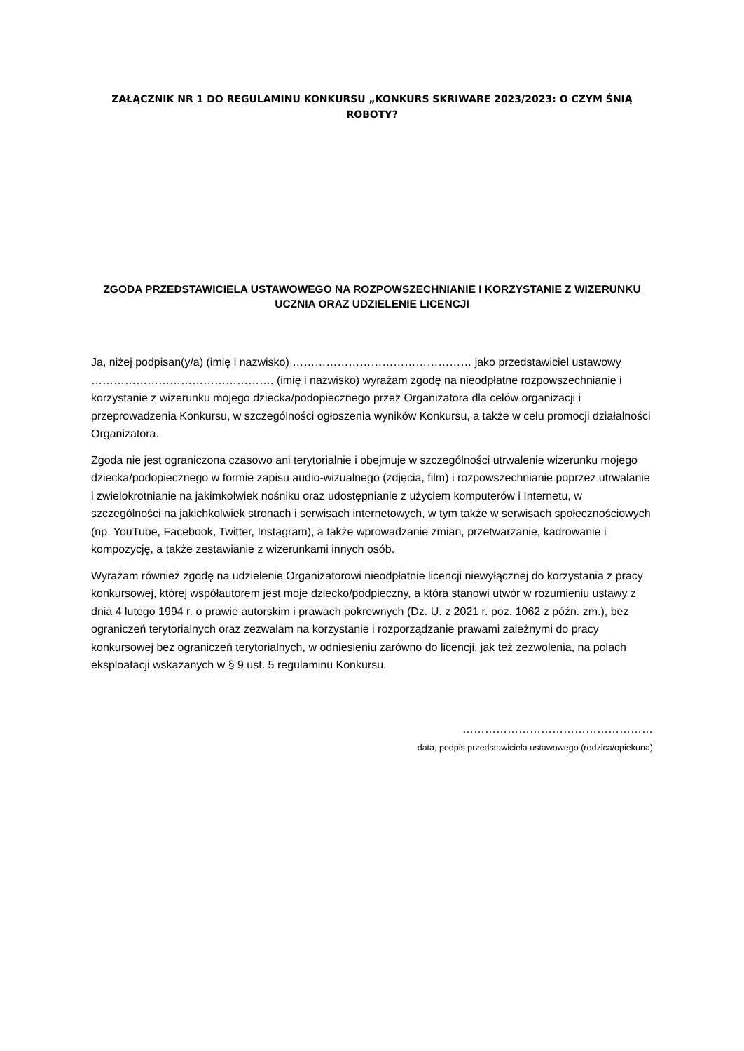ZAŁĄCZNIK NR 1 DO REGULAMINU KONKURSU „KONKURS SKRIWARE 2023/2023: O CZYM ŚNIĄ ROBOTY?
ZGODA PRZEDSTAWICIELA USTAWOWEGO NA ROZPOWSZECHNIANIE I KORZYSTANIE Z WIZERUNKU UCZNIA ORAZ UDZIELENIE LICENCJI
Ja, niżej podpisan(y/a) (imię i nazwisko) ………………………………………… jako przedstawiciel ustawowy …………………………………………. (imię i nazwisko) wyrażam zgodę na nieodpłatne rozpowszechnianie i korzystanie z wizerunku mojego dziecka/podopiecznego przez Organizatora dla celów organizacji i przeprowadzenia Konkursu, w szczególności ogłoszenia wyników Konkursu, a także w celu promocji działalności Organizatora.
Zgoda nie jest ograniczona czasowo ani terytorialnie i obejmuje w szczególności utrwalenie wizerunku mojego dziecka/podopiecznego w formie zapisu audio-wizualnego (zdjęcia, film) i rozpowszechnianie poprzez utrwalanie i zwielokrotnianie na jakimkolwiek nośniku oraz udostępnianie z użyciem komputerów i Internetu, w szczególności na jakichkolwiek stronach i serwisach internetowych, w tym także w serwisach społecznościowych (np. YouTube, Facebook, Twitter, Instagram), a także wprowadzanie zmian, przetwarzanie, kadrowanie i kompozycję, a także zestawianie z wizerunkami innych osób.
Wyrażam również zgodę na udzielenie Organizatorowi nieodpłatnie licencji niewyłącznej do korzystania z pracy konkursowej, której współautorem jest moje dziecko/podpieczny, a która stanowi utwór w rozumieniu ustawy z dnia 4 lutego 1994 r. o prawie autorskim i prawach pokrewnych (Dz. U. z 2021 r. poz. 1062 z późn. zm.), bez ograniczeń terytorialnych oraz zezwalam na korzystanie i rozporządzanie prawami zależnymi do pracy konkursowej bez ograniczeń terytorialnych, w odniesieniu zarówno do licencji, jak też zezwolenia, na polach eksploatacji wskazanych w § 9 ust. 5 regulaminu Konkursu.
……………………………………………
data, podpis przedstawiciela ustawowego (rodzica/opiekuna)